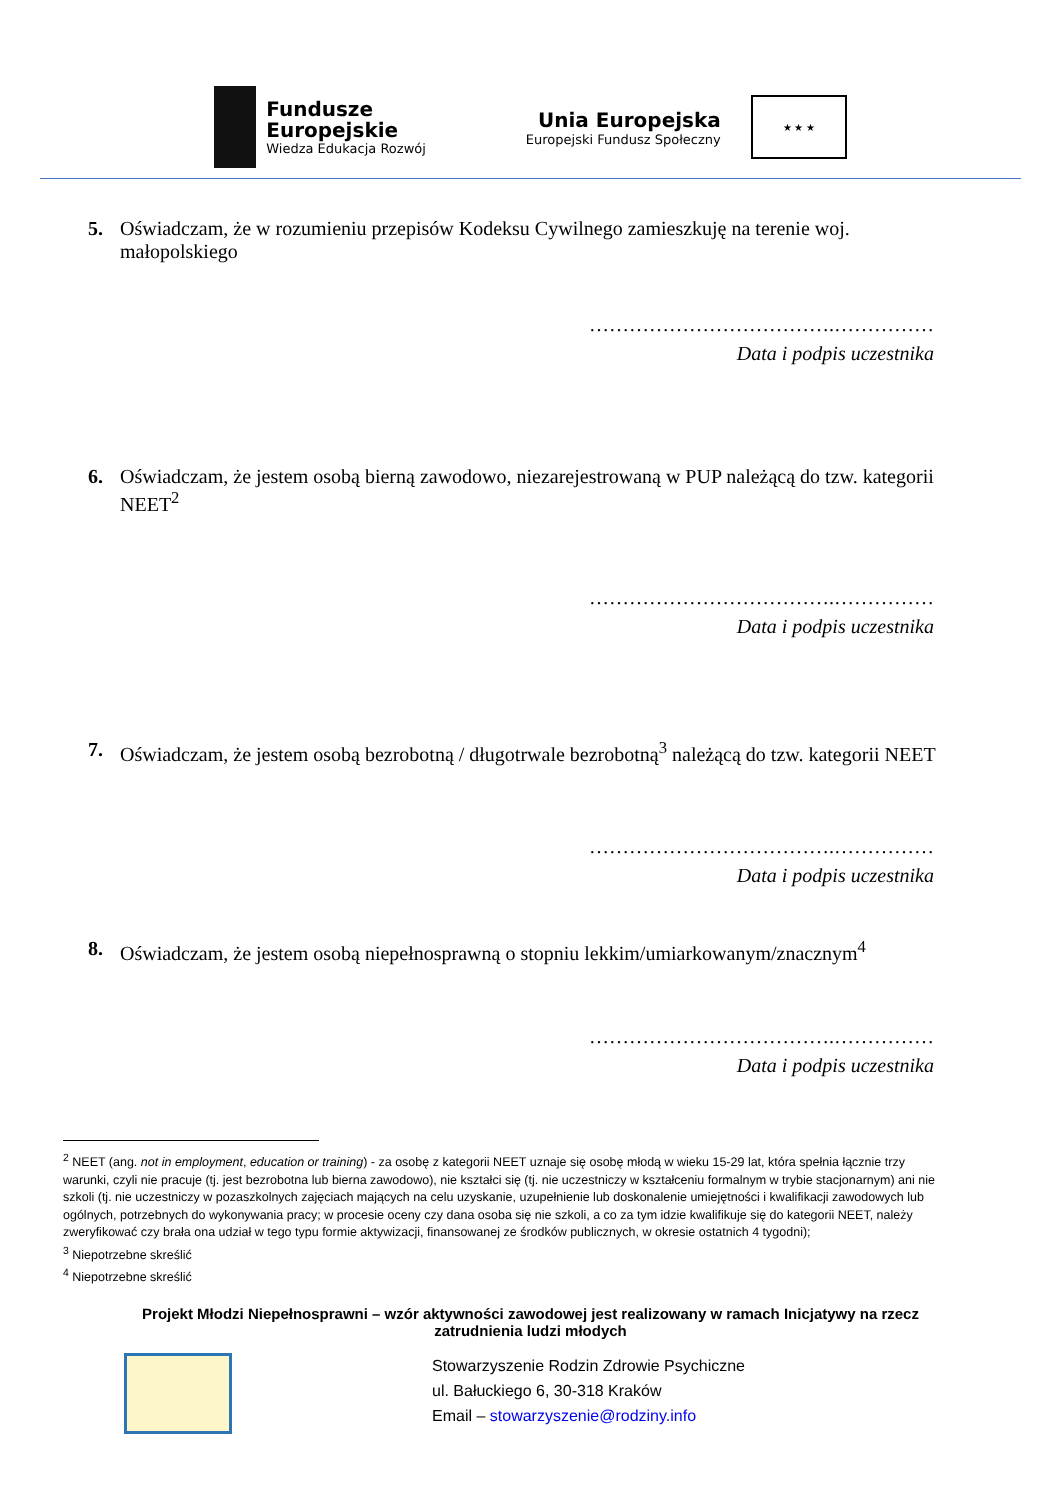Fundusze
Europejskie
Wiedza Edukacja Rozwój
Unia Europejska
Europejski Fundusz Społeczny
★ ★ ★
5. Oświadczam, że w rozumieniu przepisów Kodeksu Cywilnego zamieszkuję na terenie woj. małopolskiego
……………………………….……………
Data i podpis uczestnika
6. Oświadczam, że jestem osobą bierną zawodowo, niezarejestrowaną w PUP należącą do tzw. kategorii NEET<sup>2</sup>
……………………………….……………
Data i podpis uczestnika
7. Oświadczam, że jestem osobą bezrobotną / długotrwale bezrobotną<sup>3</sup> należącą do tzw. kategorii NEET
……………………………….……………
Data i podpis uczestnika
8. Oświadczam, że jestem osobą niepełnosprawną o stopniu lekkim/umiarkowanym/znacznym<sup>4</sup>
……………………………….……………
Data i podpis uczestnika
<sup>2</sup> NEET (ang. not in employment, education or training) - za osobę z kategorii NEET uznaje się osobę młodą w wieku 15-29 lat, która spełnia łącznie trzy warunki, czyli nie pracuje (tj. jest bezrobotna lub bierna zawodowo), nie kształci się (tj. nie uczestniczy w kształceniu formalnym w trybie stacjonarnym) ani nie szkoli (tj. nie uczestniczy w pozaszkolnych zajęciach mających na celu uzyskanie, uzupełnienie lub doskonalenie umiejętności i kwalifikacji zawodowych lub ogólnych, potrzebnych do wykonywania pracy; w procesie oceny czy dana osoba się nie szkoli, a co za tym idzie kwalifikuje się do kategorii NEET, należy zweryfikować czy brała ona udział w tego typu formie aktywizacji, finansowanej ze środków publicznych, w okresie ostatnich 4 tygodni);
<sup>3</sup> Niepotrzebne skreślić
<sup>4</sup> Niepotrzebne skreślić
Projekt Młodzi Niepełnosprawni – wzór aktywności zawodowej jest realizowany w ramach Inicjatywy na rzecz zatrudnienia ludzi młodych
Stowarzyszenie Rodzin Zdrowie Psychiczne
ul. Bałuckiego 6, 30-318 Kraków
Email – stowarzyszenie@rodziny.info